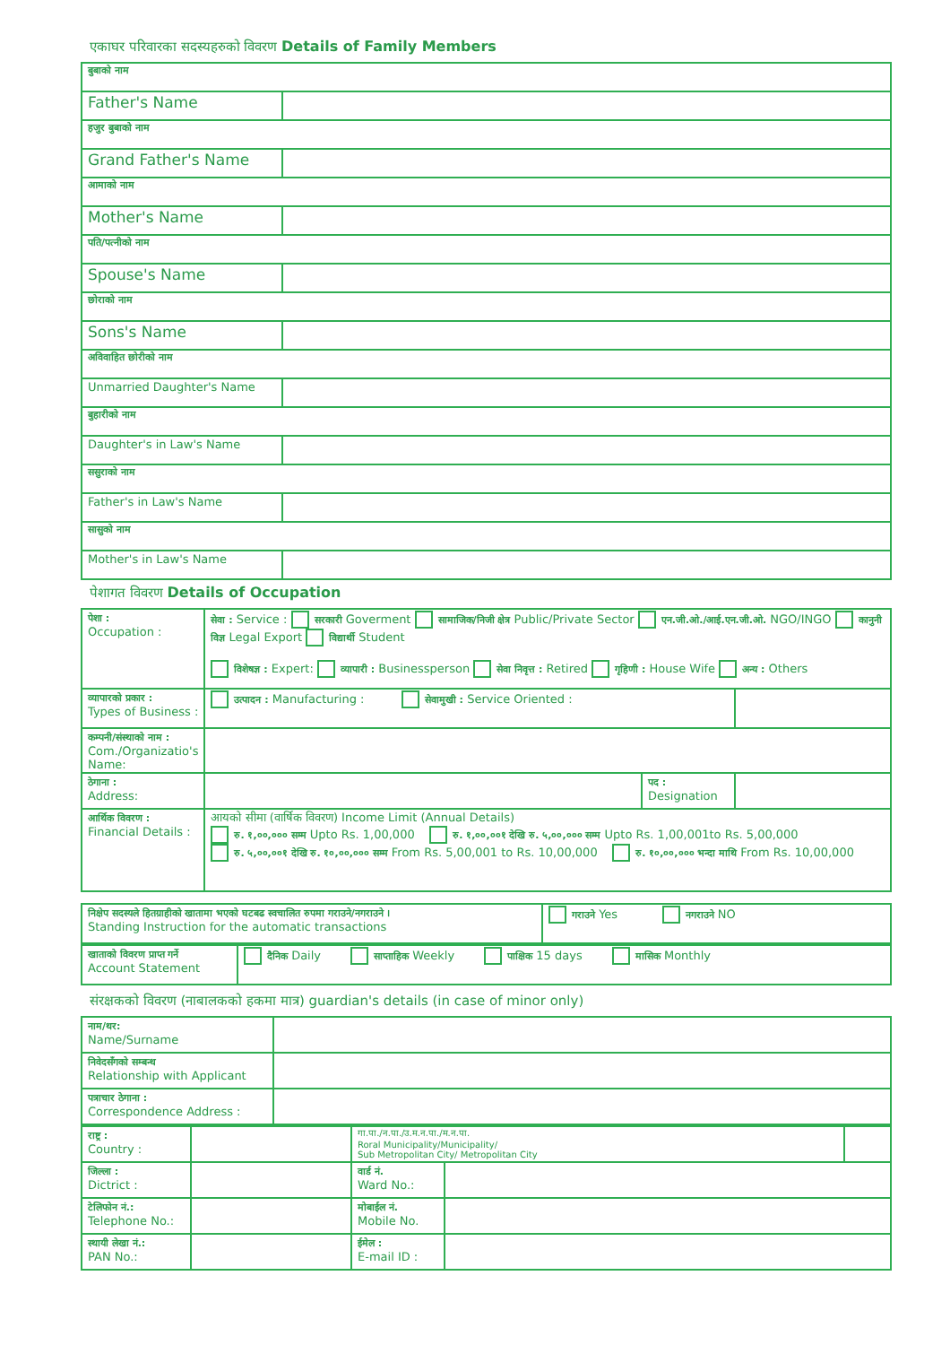एकाघर परिवारका सदस्यहरुको विवरण Details of Family Members
| बुबाको नाम | |
| Father's Name | |
| हजुर बुबाको नाम | |
| Grand Father's Name | |
| आमाको नाम | |
| Mother's Name | |
| पति/पत्नीको नाम | |
| Spouse's Name | |
| छोराको नाम | |
| Sons's Name | |
| अविवाहित छोरीको नाम | |
| Unmarried Daughter's Name | |
| बुहारीको नाम | |
| Daughter's in Law's Name | |
| ससुराको नाम | |
| Father's in Law's Name | |
| सासुको नाम | |
| Mother's in Law's Name | |
पेशागत विवरण Details of Occupation
| पेशा : Occupation : | सेवा : Service : सरकारी Goverment सामाजिक/निजी क्षेत्र Public/Private Sector एन.जी.ओ./आई.एन.जी.ओ. NGO/INGO कानुनी विज्ञ Legal Export विद्यार्थी Student विशेषज्ञ : Expert: व्यापारी : Businessperson सेवा निवृत्त : Retired गृहिणी : House Wife अन्य : Others | | |
| व्यापारको प्रकार : Types of Business : | उत्पादन : Manufacturing : सेवामुखी : Service Oriented : | | |
| कम्पनी/संस्थाको नाम : Com./Organizatio's Name: | | | |
| ठेगाना : Address: | | पद : Designation | |
| आर्थिक विवरण : Financial Details : | आयको सीमा (वार्षिक विवरण) Income Limit (Annual Details) रु. १,००,००० सम्म Upto Rs. 1,00,000 रु. १,००,००१ देखि रु. ५,००,००० सम्म Upto Rs. 1,00,001to Rs. 5,00,000 रु. ५,००,००१ देखि रु. १०,००,००० सम्म From Rs. 5,00,001 to Rs. 10,00,000 रु. १०,००,००० भन्दा माथि From Rs. 10,00,000 | | |
| निक्षेप सदस्यले हितग्राहीको खातामा भएको घटबढ स्वचालित रुपमा गराउने/नगराउने । Standing Instruction for the automatic transactions | गराउने Yes नगराउने NO |
| खाताको विवरण प्राप्त गर्ने Account Statement | दैनिक Daily साप्ताहिक Weekly पाक्षिक 15 days मासिक Monthly |
संरक्षकको विवरण (नाबालकको हकमा मात्र) guardian's details (in case of minor only)
| नाम/थर: Name/Surname | |
| निवेदसँगको सम्बन्ध Relationship with Applicant | |
| पत्राचार ठेगाना : Correspondence Address : | |
| राष्ट्र : Country : | | गा.पा./न.पा./उ.म.न.पा./म.न.पा. Roral Municipality/Municipality/ Sub Metropolitan City/ Metropolitan City | | |
| जिल्ला : Dictrict : | | वार्ड नं. Ward No.: | | |
| टेलिफोन नं.: Telephone No.: | | मोबाईल नं. Mobile No. | | |
| स्थायी लेखा नं.: PAN No.: | | ईमेल : E-mail ID : | | |